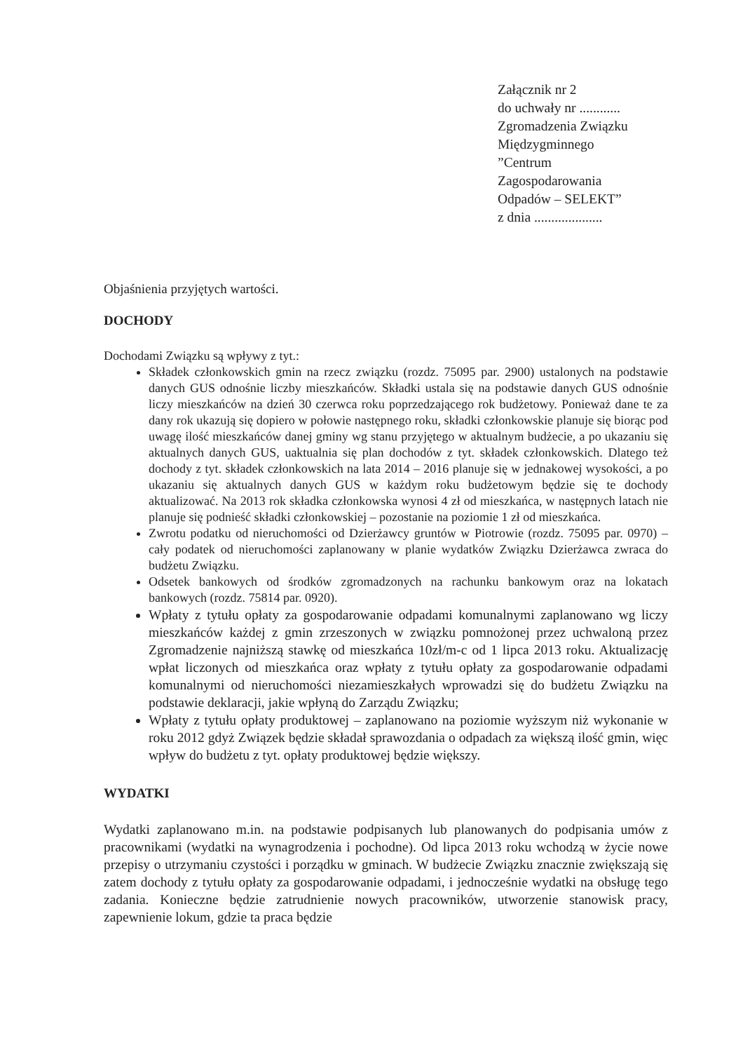Załącznik nr 2
do uchwały nr ............
Zgromadzenia Związku
Międzygminnego
”Centrum
Zagospodarowania
Odpadów – SELEKT”
z dnia ....................
Objaśnienia przyjętych wartości.
DOCHODY
Dochodami Związku są wpływy z tyt.:
Składek członkowskich gmin na rzecz związku (rozdz. 75095 par. 2900) ustalonych na podstawie danych GUS odnośnie liczby mieszkańców. Składki ustala się na podstawie danych GUS odnośnie liczy mieszkańców na dzień 30 czerwca roku poprzedzającego rok budżetowy. Ponieważ dane te za dany rok ukazują się dopiero w połowie następnego roku, składki członkowskie planuje się biorąc pod uwagę ilość mieszkańców danej gminy wg stanu przyjętego w aktualnym budżecie, a po ukazaniu się aktualnych danych GUS, uaktualnia się plan dochodów z tyt. składek członkowskich. Dlatego też dochody z tyt. składek członkowskich na lata 2014 – 2016 planuje się w jednakowej wysokości, a po ukazaniu się aktualnych danych GUS w każdym roku budżetowym będzie się te dochody aktualizować. Na 2013 rok składka członkowska wynosi 4 zł od mieszkańca, w następnych latach nie planuje się podnieść składki członkowskiej – pozostanie na poziomie 1 zł od mieszkańca.
Zwrotu podatku od nieruchomości od Dzierżawcy gruntów w Piotrowie (rozdz. 75095 par. 0970) – cały podatek od nieruchomości zaplanowany w planie wydatków Związku Dzierżawca zwraca do budżetu Związku.
Odsetek bankowych od środków zgromadzonych na rachunku bankowym oraz na lokatach bankowych (rozdz. 75814 par. 0920).
Wpłaty z tytułu opłaty za gospodarowanie odpadami komunalnymi zaplanowano wg liczy mieszkańców każdej z gmin zrzeszonych w związku pomnożonej przez uchwaloną przez Zgromadzenie najniższą stawkę od mieszkańca 10zł/m-c od 1 lipca 2013 roku. Aktualizację wpłat liczonych od mieszkańca oraz wpłaty z tytułu opłaty za gospodarowanie odpadami komunalnymi od nieruchomości niezamieszkałych wprowadzi się do budżetu Związku na podstawie deklaracji, jakie wpłyną do Zarządu Związku;
Wpłaty z tytułu opłaty produktowej – zaplanowano na poziomie wyższym niż wykonanie w roku 2012 gdyż Związek będzie składał sprawozdania o odpadach za większą ilość gmin, więc wpływ do budżetu z tyt. opłaty produktowej będzie większy.
WYDATKI
Wydatki zaplanowano m.in. na podstawie podpisanych lub planowanych do podpisania umów z pracownikami (wydatki na wynagrodzenia i pochodne). Od lipca 2013 roku wchodzą w życie nowe przepisy o utrzymaniu czystości i porządku w gminach. W budżecie Związku znacznie zwiększają się zatem dochody z tytułu opłaty za gospodarowanie odpadami, i jednocześnie wydatki na obsługę tego zadania. Konieczne będzie zatrudnienie nowych pracowników, utworzenie stanowisk pracy, zapewnienie lokum, gdzie ta praca będzie